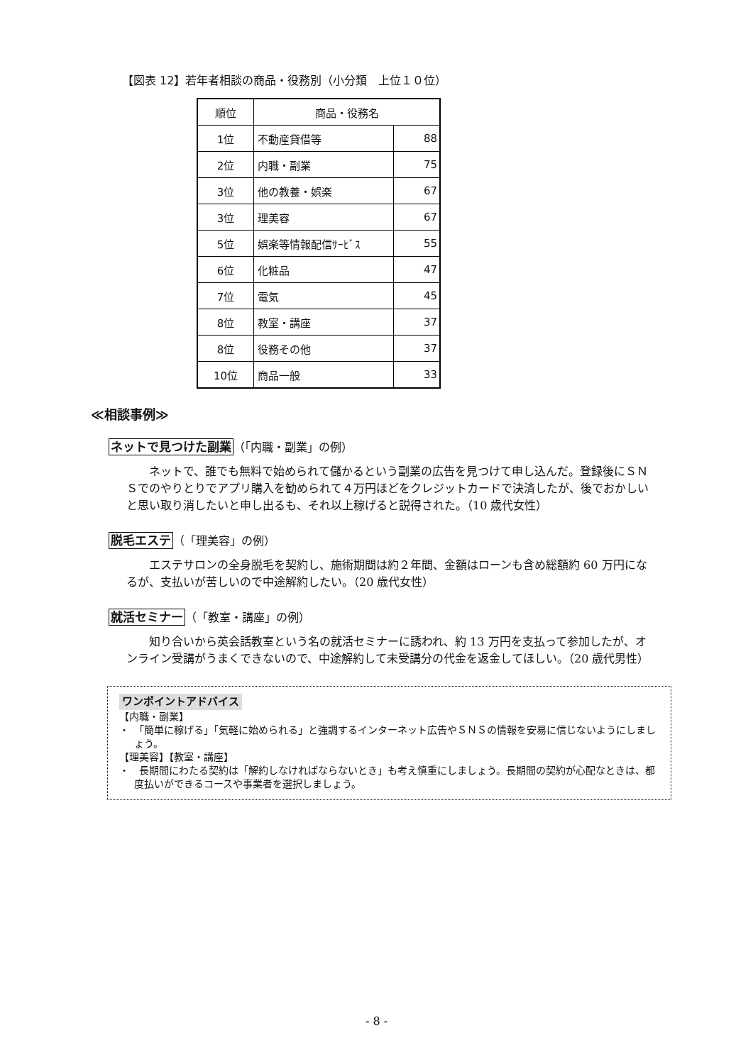【図表 12】若年者相談の商品・役務別（小分類　上位１０位）
| 順位 | 商品・役務名 | |
| --- | --- | --- |
| 1位 | 不動産貸借等 | 88 |
| 2位 | 内職・副業 | 75 |
| 3位 | 他の教養・娯楽 | 67 |
| 3位 | 理美容 | 67 |
| 5位 | 娯楽等情報配信ｻｰﾋﾞｽ | 55 |
| 6位 | 化粧品 | 47 |
| 7位 | 電気 | 45 |
| 8位 | 教室・講座 | 37 |
| 8位 | 役務その他 | 37 |
| 10位 | 商品一般 | 33 |
≪相談事例≫
ネットで見つけた副業（「内職・副業」の例）
ネットで、誰でも無料で始められて儲かるという副業の広告を見つけて申し込んだ。登録後にＳＮＳでのやりとりでアプリ購入を勧められて４万円ほどをクレジットカードで決済したが、後でおかしいと思い取り消したいと申し出るも、それ以上稼げると説得された。（10 歳代女性）
脱毛エステ（「理美容」の例）
エステサロンの全身脱毛を契約し、施術期間は約２年間、金額はローンも含め総額約 60 万円になるが、支払いが苦しいので中途解約したい。（20 歳代女性）
就活セミナー（「教室・講座」の例）
知り合いから英会話教室という名の就活セミナーに誘われ、約 13 万円を支払って参加したが、オンライン受講がうまくできないので、中途解約して未受講分の代金を返金してほしい。（20 歳代男性）
ワンポイントアドバイス
【内職・副業】
・　「簡単に稼げる」「気軽に始められる」と強調するインターネット広告やＳＮＳの情報を安易に信じないようにしましょう。
【理美容】【教室・講座】
・　長期間にわたる契約は「解約しなければならないとき」も考え慎重にしましょう。長期間の契約が心配なときは、都度払いができるコースや事業者を選択しましょう。
- 8 -